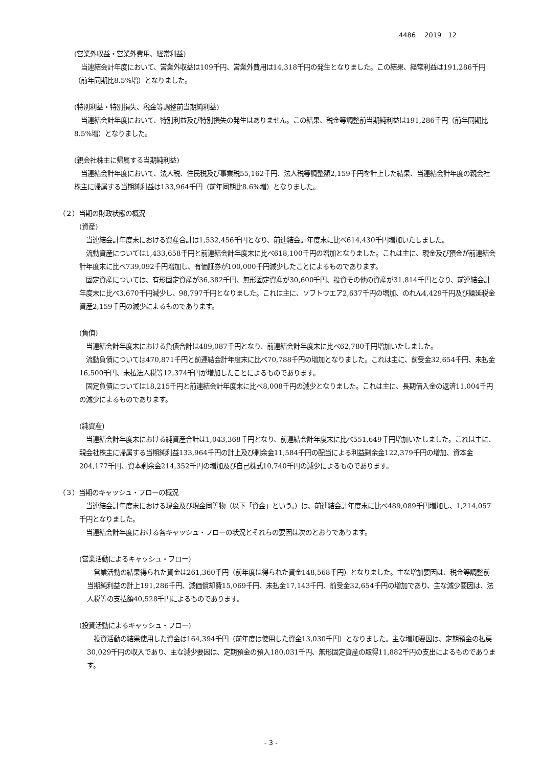4486　 2019　12
(営業外収益・営業外費用、経常利益)
　当連結会計年度において、営業外収益は109千円、営業外費用は14,318千円の発生となりました。この結果、経常利益は191,286千円（前年同期比8.5%増）となりました。
(特別利益・特別損失、税金等調整前当期純利益)
　当連結会計年度において、特別利益及び特別損失の発生はありません。この結果、税金等調整前当期純利益は191,286千円（前年同期比8.5%増）となりました。
(親会社株主に帰属する当期純利益)
　当連結会計年度において、法人税、住民税及び事業税55,162千円、法人税等調整額2,159千円を計上した結果、当連結会計年度の親会社株主に帰属する当期純利益は133,964千円（前年同期比8.6%増）となりました。
（２）当期の財政状態の概況
(資産)
　当連結会計年度末における資産合計は1,532,456千円となり、前連結会計年度末に比べ614,430千円増加いたしました。
　流動資産については1,433,658千円と前連結会計年度末に比べ618,100千円の増加となりました。これは主に、現金及び預金が前連結会計年度末に比べ739,092千円増加し、有価証券が100,000千円減少したことによるものであります。
　固定資産については、有形固定資産が36,382千円、無形固定資産が30,600千円、投資その他の資産が31,814千円となり、前連結会計年度末に比べ3,670千円減少し、98,797千円となりました。これは主に、ソフトウエア2,637千円の増加、のれん4,429千円及び繰延税金資産2,159千円の減少によるものであります。
(負債)
　当連結会計年度末における負債合計は489,087千円となり、前連結会計年度末に比べ62,780千円増加いたしました。
　流動負債については470,871千円と前連結会計年度末に比べ70,788千円の増加となりました。これは主に、前受金32,654千円、未払金16,500千円、未払法人税等12,374千円が増加したことによるものであります。
　固定負債については18,215千円と前連結会計年度末に比べ8,008千円の減少となりました。これは主に、長期借入金の返済11,004千円の減少によるものであります。
(純資産)
　当連結会計年度末における純資産合計は1,043,368千円となり、前連結会計年度末に比べ551,649千円増加いたしました。これは主に、親会社株主に帰属する当期純利益133,964千円の計上及び剰余金11,584千円の配当による利益剰余金122,379千円の増加、資本金204,177千円、資本剰余金214,352千円の増加及び自己株式10,740千円の減少によるものであります。
（３）当期のキャッシュ・フローの概況
　当連結会計年度末における現金及び現金同等物（以下「資金」という。）は、前連結会計年度末に比べ489,089千円増加し、1,214,057千円となりました。
　当連結会計年度における各キャッシュ・フローの状況とそれらの要因は次のとおりであります。
(営業活動によるキャッシュ・フロー)
　営業活動の結果得られた資金は261,360千円（前年度は得られた資金148,568千円）となりました。主な増加要因は、税金等調整前当期純利益の計上191,286千円、減価償却費15,069千円、未払金17,143千円、前受金32,654千円の増加であり、主な減少要因は、法人税等の支払額40,528千円によるものであります。
(投資活動によるキャッシュ・フロー)
　投資活動の結果使用した資金は164,394千円（前年度は使用した資金13,030千円）となりました。主な増加要因は、定期預金の払戻30,029千円の収入であり、主な減少要因は、定期預金の預入180,031千円、無形固定資産の取得11,882千円の支出によるものであります。
- 3 -